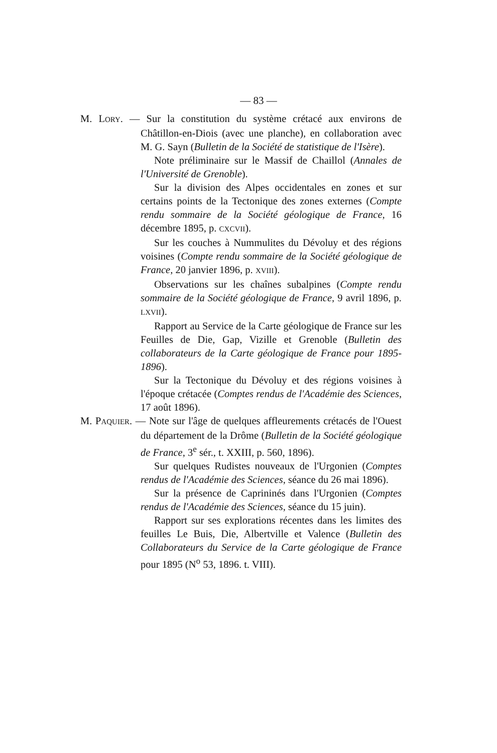— 83 —
M. LORY. — Sur la constitution du système crétacé aux environs de Châtillon-en-Diois (avec une planche), en collaboration avec M. G. Sayn (Bulletin de la Société de statistique de l'Isère).
Note préliminaire sur le Massif de Chaillol (Annales de l'Université de Grenoble).
Sur la division des Alpes occidentales en zones et sur certains points de la Tectonique des zones externes (Compte rendu sommaire de la Société géologique de France, 16 décembre 1895, p. CXCVII).
Sur les couches à Nummulites du Dévoluy et des régions voisines (Compte rendu sommaire de la Société géologique de France, 20 janvier 1896, p. XVIII).
Observations sur les chaînes subalpines (Compte rendu sommaire de la Société géologique de France, 9 avril 1896, p. LXVII).
Rapport au Service de la Carte géologique de France sur les Feuilles de Die, Gap, Vizille et Grenoble (Bulletin des collaborateurs de la Carte géologique de France pour 1895-1896).
Sur la Tectonique du Dévoluy et des régions voisines à l'époque crétacée (Comptes rendus de l'Académie des Sciences, 17 août 1896).
M. PAQUIER. — Note sur l'âge de quelques affleurements crétacés de l'Ouest du département de la Drôme (Bulletin de la Société géologique de France, 3<sup>e</sup> sér., t. XXIII, p. 560, 1896).
Sur quelques Rudistes nouveaux de l'Urgonien (Comptes rendus de l'Académie des Sciences, séance du 26 mai 1896).
Sur la présence de Caprininés dans l'Urgonien (Comptes rendus de l'Académie des Sciences, séance du 15 juin).
Rapport sur ses explorations récentes dans les limites des feuilles Le Buis, Die, Albertville et Valence (Bulletin des Collaborateurs du Service de la Carte géologique de France pour 1895 (N<sup>o</sup> 53, 1896. t. VIII).